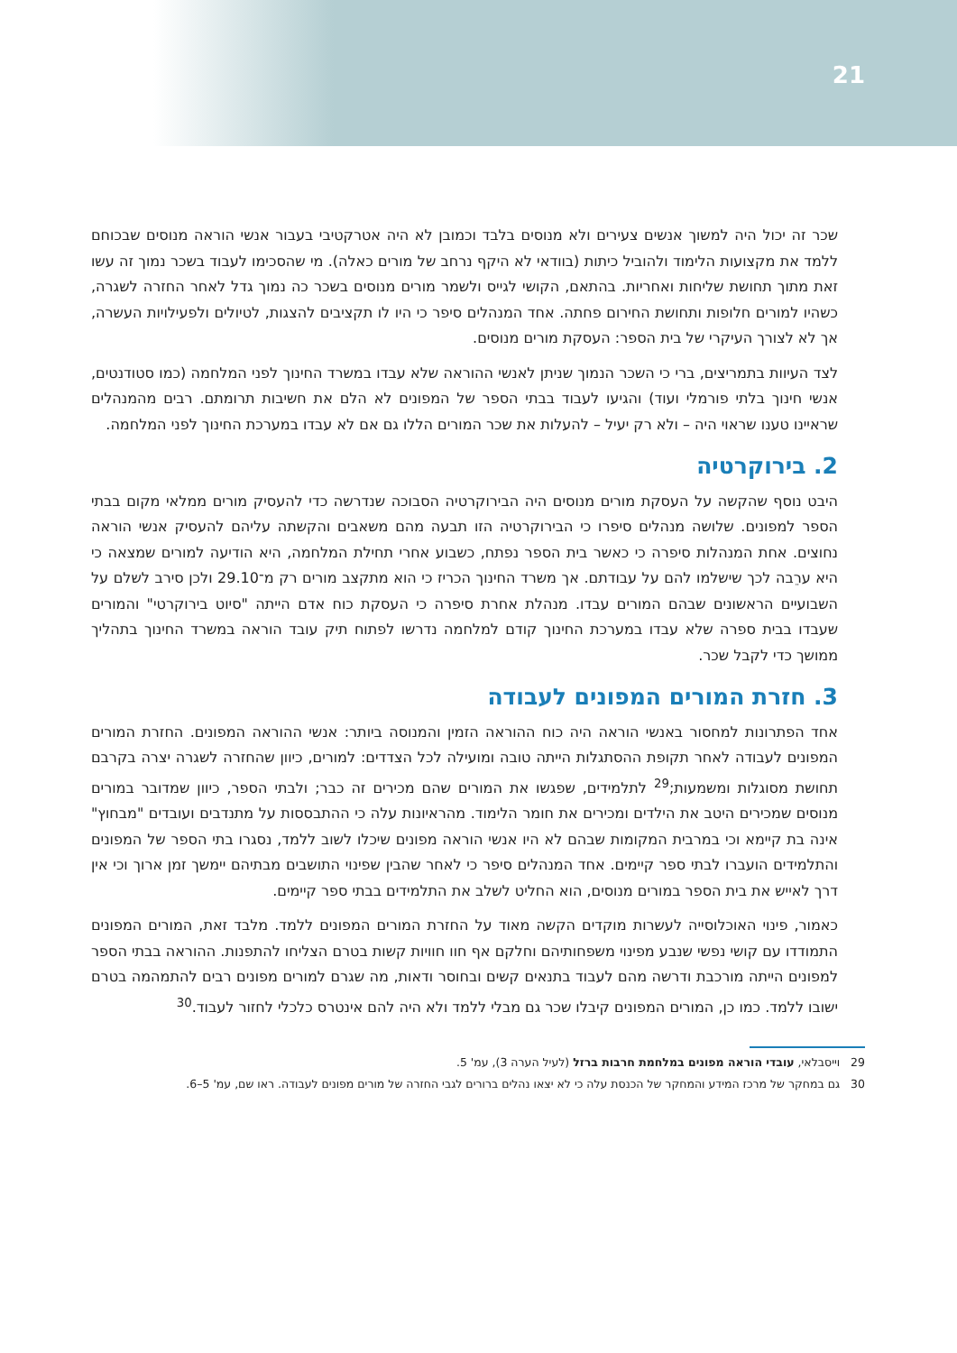21
שכר זה יכול היה למשוך אנשים צעירים ולא מנוסים בלבד וכמובן לא היה אטרקטיבי בעבור אנשי הוראה מנוסים שבכוחם ללמד את מקצועות הלימוד ולהוביל כיתות (בוודאי לא היקף נרחב של מורים כאלה). מי שהסכימו לעבוד בשכר נמוך זה עשו זאת מתוך תחושת שליחות ואחריות. בהתאם, הקושי לגייס ולשמר מורים מנוסים בשכר כה נמוך גדל לאחר החזרה לשגרה, כשהיו למורים חלופות ותחושת החירום פחתה. אחד המנהלים סיפר כי היו לו תקציבים להצגות, לטיולים ולפעילויות העשרה, אך לא לצורך העיקרי של בית הספר: העסקת מורים מנוסים.
לצד העיוות בתמריצים, ברי כי השכר הנמוך שניתן לאנשי ההוראה שלא עבדו במשרד החינוך לפני המלחמה (כמו סטודנטים, אנשי חינוך בלתי פורמלי ועוד) והגיעו לעבוד בבתי הספר של המפונים לא הלם את חשיבות תרומתם. רבים מהמנהלים שראיינו טענו שראוי היה – ולא רק יעיל – להעלות את שכר המורים הללו גם אם לא עבדו במערכת החינוך לפני המלחמה.
2. בירוקרטיה
היבט נוסף שהקשה על העסקת מורים מנוסים היה הבירוקרטיה הסבוכה שנדרשה כדי להעסיק מורים ממלאי מקום בבתי הספר למפונים. שלושה מנהלים סיפרו כי הבירוקרטיה הזו תבעה מהם משאבים והקשתה עליהם להעסיק אנשי הוראה נחוצים. אחת המנהלות סיפרה כי כאשר בית הספר נפתח, כשבוע אחרי תחילת המלחמה, היא הודיעה למורים שמצאה כי היא ערֵבה לכך שישלמו להם על עבודתם. אך משרד החינוך הכריז כי הוא מתקצב מורים רק מ־29.10 ולכן סירב לשלם על השבועיים הראשונים שבהם המורים עבדו. מנהלת אחרת סיפרה כי העסקת כוח אדם הייתה "סיוט בירוקרטי" והמורים שעבדו בבית ספרה שלא עבדו במערכת החינוך קודם למלחמה נדרשו לפתוח תיק עובד הוראה במשרד החינוך בתהליך ממושך כדי לקבל שכר.
3. חזרת המורים המפונים לעבודה
אחד הפתרונות למחסור באנשי הוראה היה כוח ההוראה הזמין והמנוסה ביותר: אנשי ההוראה המפונים. החזרת המורים המפונים לעבודה לאחר תקופת ההסתגלות הייתה טובה ומועילה לכל הצדדים: למורים, כיוון שהחזרה לשגרה יצרה בקרבם תחושת מסוגלות ומשמעות;<sup>29</sup> לתלמידים, שפגשו את המורים שהם מכירים זה כבר; ולבתי הספר, כיוון שמדובר במורים מנוסים שמכירים היטב את הילדים ומכירים את חומר הלימוד. מהראיונות עלה כי ההתבססות על מתנדבים ועובדים "מבחוץ" אינה בת קיימא וכי במרבית המקומות שבהם לא היו אנשי הוראה מפונים שיכלו לשוב ללמד, נסגרו בתי הספר של המפונים והתלמידים הועברו לבתי ספר קיימים. אחד המנהלים סיפר כי לאחר שהבין שפינוי התושבים מבתיהם יימשך זמן ארוך וכי אין דרך לאייש את בית הספר במורים מנוסים, הוא החליט לשלב את התלמידים בבתי ספר קיימים.
כאמור, פינוי האוכלוסייה לעשרות מוקדים הקשה מאוד על החזרת המורים המפונים ללמד. מלבד זאת, המורים המפונים התמודדו עם קושי נפשי שנבע מפינוי משפחותיהם וחלקם אף חוו חוויות קשות בטרם הצליחו להתפנות. ההוראה בבתי הספר למפונים הייתה מורכבת ודרשה מהם לעבוד בתנאים קשים ובחוסר ודאות, מה שגרם למורים מפונים רבים להתמהמה בטרם ישובו ללמד. כמו כן, המורים המפונים קיבלו שכר גם מבלי ללמד ולא היה להם אינטרס כלכלי לחזור לעבוד.<sup>30</sup>
29 וייסבלאי, עובדי הוראה מפונים במלחמת חרבות ברזל (לעיל הערה 3), עמ' 5.
30 גם במחקר של מרכז המידע והמחקר של הכנסת עלה כי לא יצאו נהלים ברורים לגבי החזרה של מורים מפונים לעבודה. ראו שם, עמ' 5–6.